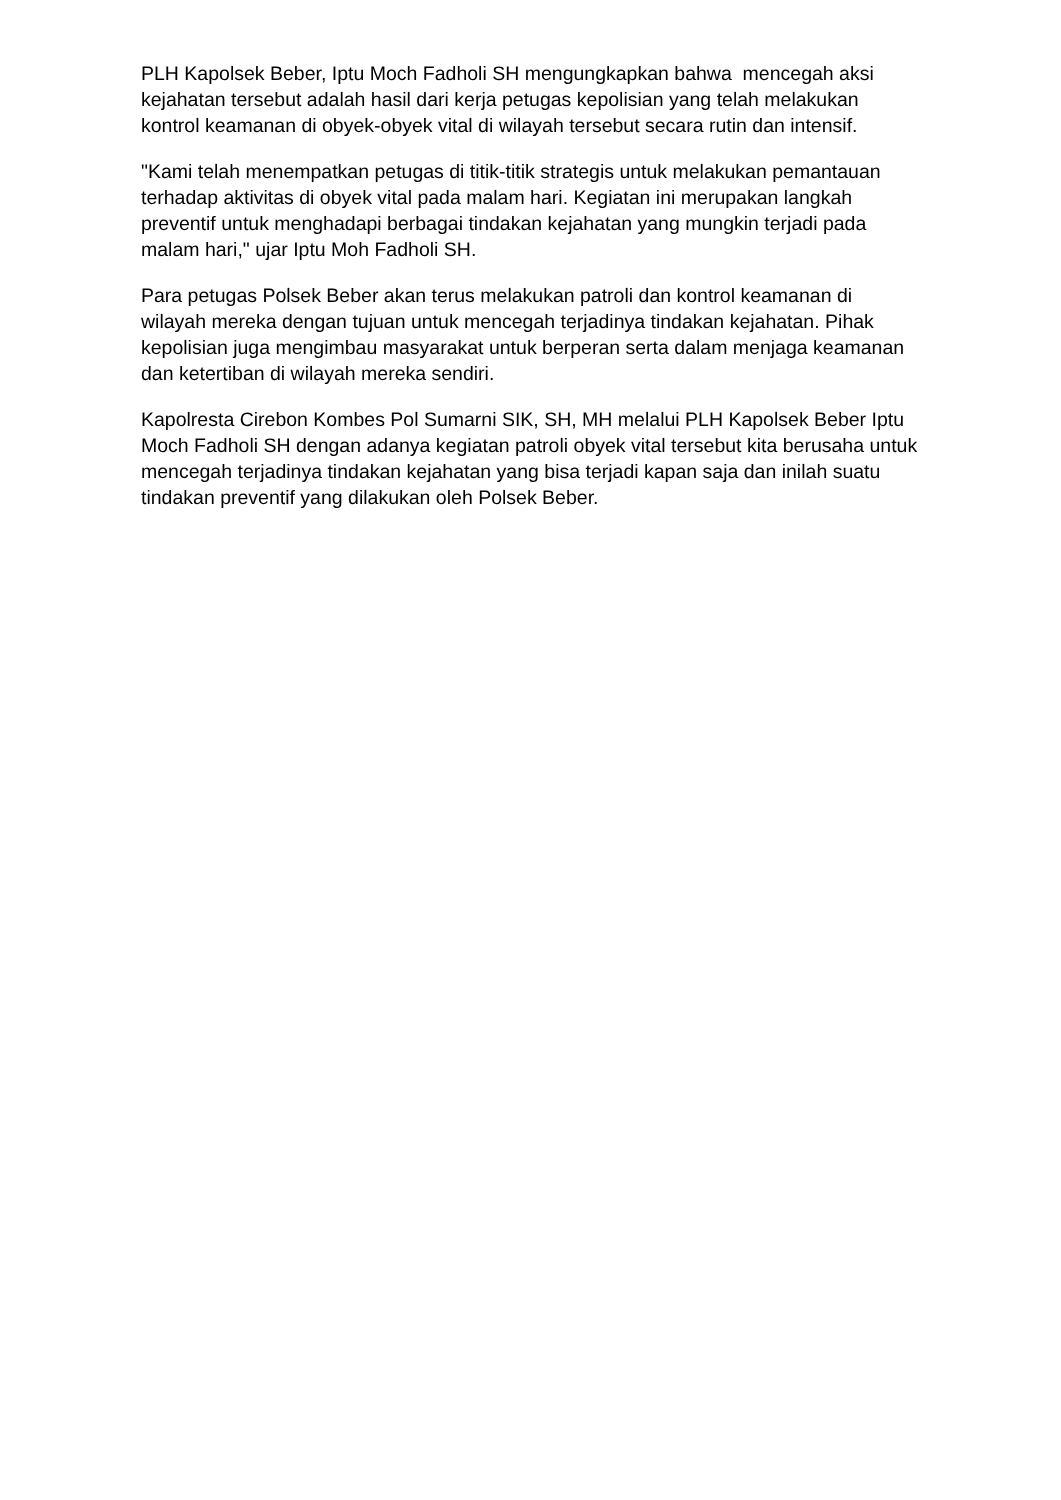PLH Kapolsek Beber, Iptu Moch Fadholi SH mengungkapkan bahwa mencegah aksi kejahatan tersebut adalah hasil dari kerja petugas kepolisian yang telah melakukan kontrol keamanan di obyek-obyek vital di wilayah tersebut secara rutin dan intensif.
"Kami telah menempatkan petugas di titik-titik strategis untuk melakukan pemantauan terhadap aktivitas di obyek vital pada malam hari. Kegiatan ini merupakan langkah preventif untuk menghadapi berbagai tindakan kejahatan yang mungkin terjadi pada malam hari," ujar Iptu Moh Fadholi SH.
Para petugas Polsek Beber akan terus melakukan patroli dan kontrol keamanan di wilayah mereka dengan tujuan untuk mencegah terjadinya tindakan kejahatan. Pihak kepolisian juga mengimbau masyarakat untuk berperan serta dalam menjaga keamanan dan ketertiban di wilayah mereka sendiri.
Kapolresta Cirebon Kombes Pol Sumarni SIK, SH, MH melalui PLH Kapolsek Beber Iptu Moch Fadholi SH dengan adanya kegiatan patroli obyek vital tersebut kita berusaha untuk mencegah terjadinya tindakan kejahatan yang bisa terjadi kapan saja dan inilah suatu tindakan preventif yang dilakukan oleh Polsek Beber.